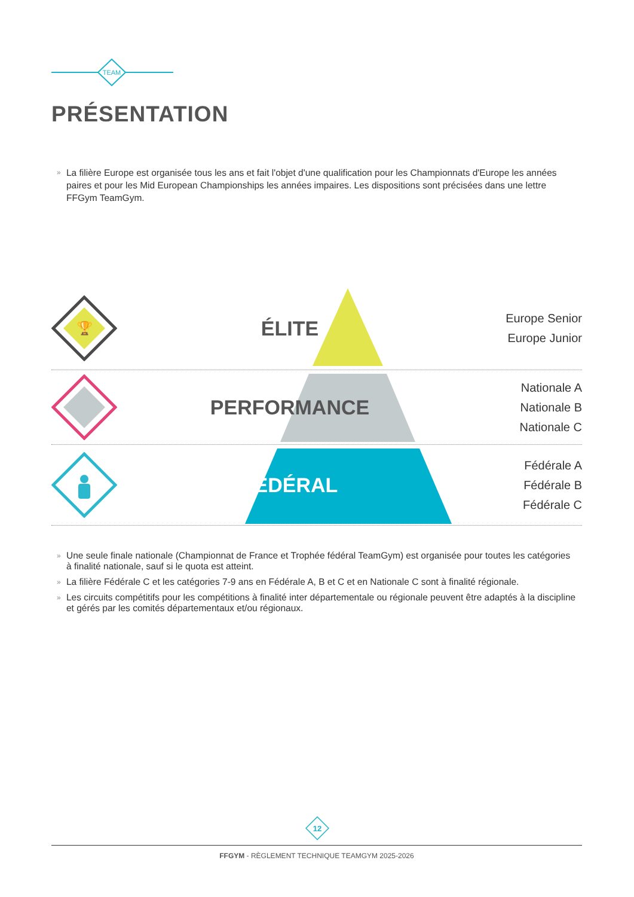TEAM
PRÉSENTATION
» La filière Europe est organisée tous les ans et fait l'objet d'une qualification pour les Championnats d'Europe les années paires et pour les Mid European Championships les années impaires. Les dispositions sont précisées dans une lettre FFGym TeamGym.
🏆
ÉLITE
Europe Senior
Europe Junior
PERFORMANCE
Nationale A
Nationale B
Nationale C
FÉDÉRAL
Fédérale A
Fédérale B
Fédérale C
» Une seule finale nationale (Championnat de France et Trophée fédéral TeamGym) est organisée pour toutes les catégories à finalité nationale, sauf si le quota est atteint.
» La filière Fédérale C et les catégories 7-9 ans en Fédérale A, B et C et en Nationale C sont à finalité régionale.
» Les circuits compétitifs pour les compétitions à finalité inter départementale ou régionale peuvent être adaptés à la discipline et gérés par les comités départementaux et/ou régionaux.
12
FFGYM - RÈGLEMENT TECHNIQUE TEAMGYM 2025-2026